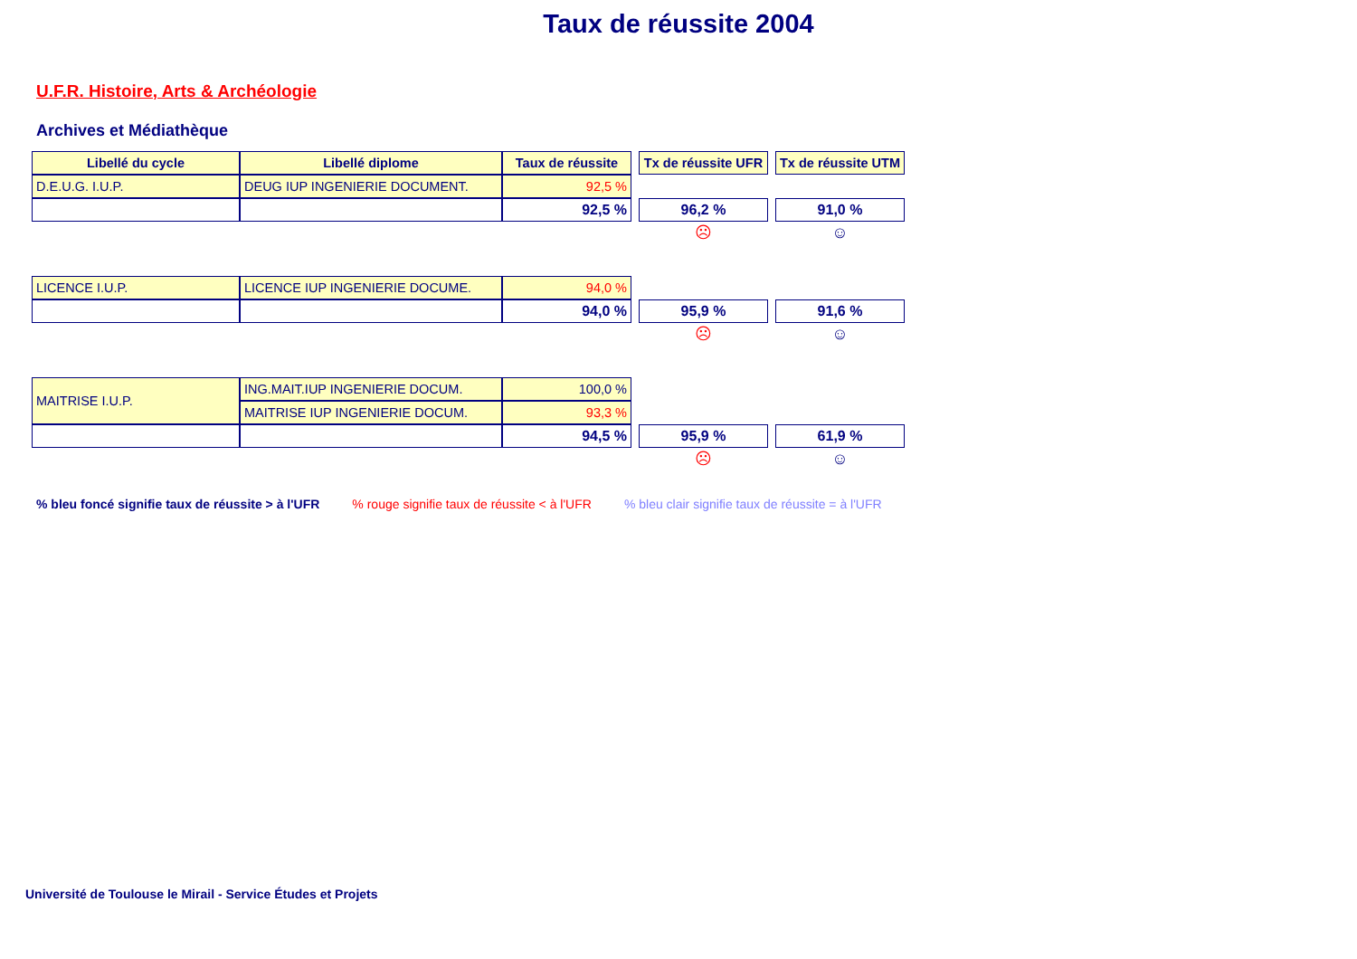Taux de réussite 2004
U.F.R. Histoire, Arts & Archéologie
Archives et Médiathèque
| Libellé du cycle | Libellé diplome | Taux de réussite | | Tx de réussite UFR | | Tx de réussite UTM |
| D.E.U.G. I.U.P. | DEUG IUP INGENIERIE DOCUMENT. | 92,5 % | | | | |
| | | 92,5 % | | 96,2 % | | 91,0 % |
| | | | | ☹ | | ☺ |
| LICENCE I.U.P. | LICENCE IUP INGENIERIE DOCUME. | 94,0 % | | | | |
| | | 94,0 % | | 95,9 % | | 91,6 % |
| | | | | ☹ | | ☺ |
| MAITRISE I.U.P. | ING.MAIT.IUP INGENIERIE DOCUM. | 100,0 % | | | | |
| | MAITRISE IUP INGENIERIE DOCUM. | 93,3 % | | | | |
| | | 94,5 % | | 95,9 % | | 61,9 % |
| | | | | ☹ | | ☺ |
% bleu foncé signifie taux de réussite > à l'UFR % rouge signifie taux de réussite < à l'UFR % bleu clair signifie taux de réussite = à l'UFR
Université de Toulouse le Mirail - Service Études et Projets